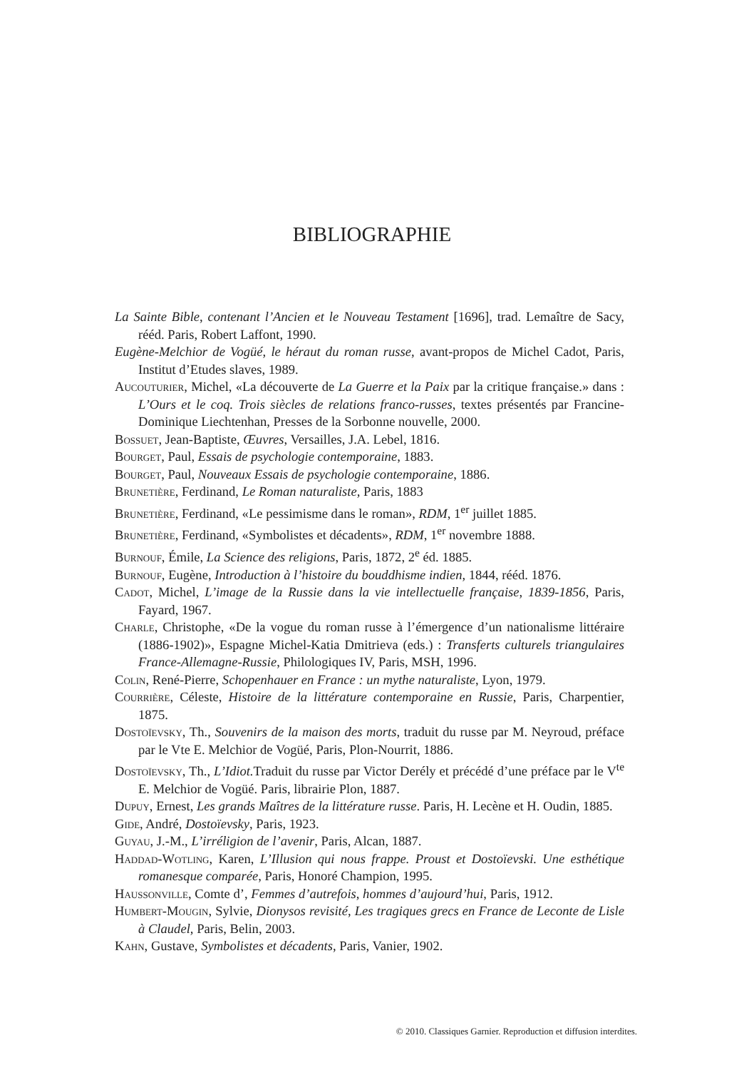BIBLIOGRAPHIE
La Sainte Bible, contenant l’Ancien et le Nouveau Testament [1696], trad. Lemaître de Sacy, rééd. Paris, Robert Laffont, 1990.
Eugène-Melchior de Vogüé, le héraut du roman russe, avant-propos de Michel Cadot, Paris, Institut d’Etudes slaves, 1989.
Aucouturier, Michel, «La découverte de La Guerre et la Paix par la critique française.» dans : L’Ours et le coq. Trois siècles de relations franco-russes, textes présentés par Francine-Dominique Liechtenhan, Presses de la Sorbonne nouvelle, 2000.
Bossuet, Jean-Baptiste, Œuvres, Versailles, J.A. Lebel, 1816.
Bourget, Paul, Essais de psychologie contemporaine, 1883.
Bourget, Paul, Nouveaux Essais de psychologie contemporaine, 1886.
Brunetière, Ferdinand, Le Roman naturaliste, Paris, 1883
Brunetière, Ferdinand, «Le pessimisme dans le roman», RDM, 1<sup>er</sup> juillet 1885.
Brunetière, Ferdinand, «Symbolistes et décadents», RDM, 1<sup>er</sup> novembre 1888.
Burnouf, Émile, La Science des religions, Paris, 1872, 2<sup>e</sup> éd. 1885.
Burnouf, Eugène, Introduction à l’histoire du bouddhisme indien, 1844, rééd. 1876.
Cadot, Michel, L’image de la Russie dans la vie intellectuelle française, 1839-1856, Paris, Fayard, 1967.
Charle, Christophe, «De la vogue du roman russe à l’émergence d’un nationalisme littéraire (1886-1902)», Espagne Michel-Katia Dmitrieva (eds.) : Transferts culturels triangulaires France-Allemagne-Russie, Philologiques IV, Paris, MSH, 1996.
Colin, René-Pierre, Schopenhauer en France : un mythe naturaliste, Lyon, 1979.
Courrière, Céleste, Histoire de la littérature contemporaine en Russie, Paris, Charpentier, 1875.
Dostoïevsky, Th., Souvenirs de la maison des morts, traduit du russe par M. Neyroud, préface par le Vte E. Melchior de Vogüé, Paris, Plon-Nourrit, 1886.
Dostoïevsky, Th., L’Idiot. Traduit du russe par Victor Derély et précédé d’une préface par le V<sup>te</sup> E. Melchior de Vogüé. Paris, librairie Plon, 1887.
Dupuy, Ernest, Les grands Maîtres de la littérature russe. Paris, H. Lecène et H. Oudin, 1885.
Gide, André, Dostoïevsky, Paris, 1923.
Guyau, J.-M., L’irréligion de l’avenir, Paris, Alcan, 1887.
Haddad-Wotling, Karen, L’Illusion qui nous frappe. Proust et Dostoïevski. Une esthétique romanesque comparée, Paris, Honoré Champion, 1995.
Haussonville, Comte d’, Femmes d’autrefois, hommes d’aujourd’hui, Paris, 1912.
Humbert-Mougin, Sylvie, Dionysos revisité, Les tragiques grecs en France de Leconte de Lisle à Claudel, Paris, Belin, 2003.
Kahn, Gustave, Symbolistes et décadents, Paris, Vanier, 1902.
© 2010. Classiques Garnier. Reproduction et diffusion interdites.